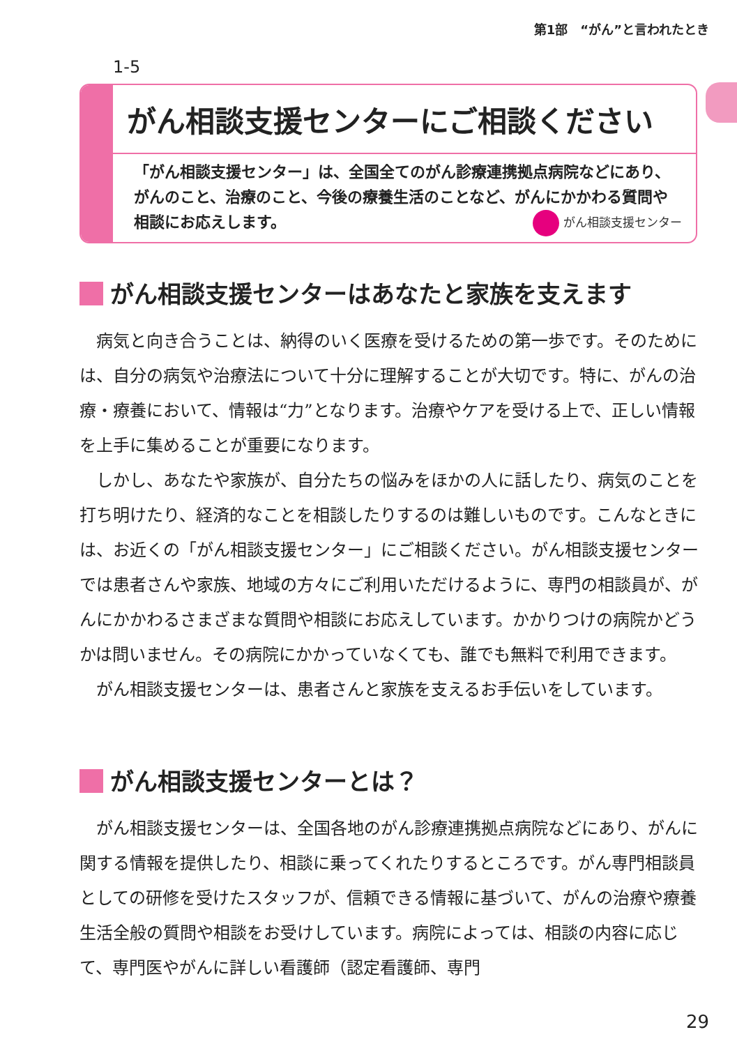第1部　“がん”と言われたとき
1-5
がん相談支援センターにご相談ください
「がん相談支援センター」は、全国全てのがん診療連携拠点病院などにあり、がんのこと、治療のこと、今後の療養生活のことなど、がんにかかわる質問や相談にお応えします。 がん相談支援センター
がん相談支援センターはあなたと家族を支えます
病気と向き合うことは、納得のいく医療を受けるための第一歩です。そのためには、自分の病気や治療法について十分に理解することが大切です。特に、がんの治療・療養において、情報は“力”となります。治療やケアを受ける上で、正しい情報を上手に集めることが重要になります。
しかし、あなたや家族が、自分たちの悩みをほかの人に話したり、病気のことを打ち明けたり、経済的なことを相談したりするのは難しいものです。こんなときには、お近くの「がん相談支援センター」にご相談ください。がん相談支援センターでは患者さんや家族、地域の方々にご利用いただけるように、専門の相談員が、がんにかかわるさまざまな質問や相談にお応えしています。かかりつけの病院かどうかは問いません。その病院にかかっていなくても、誰でも無料で利用できます。
がん相談支援センターは、患者さんと家族を支えるお手伝いをしています。
がん相談支援センターとは？
がん相談支援センターは、全国各地のがん診療連携拠点病院などにあり、がんに関する情報を提供したり、相談に乗ってくれたりするところです。がん専門相談員としての研修を受けたスタッフが、信頼できる情報に基づいて、がんの治療や療養生活全般の質問や相談をお受けしています。病院によっては、相談の内容に応じて、専門医やがんに詳しい看護師（認定看護師、専門
29